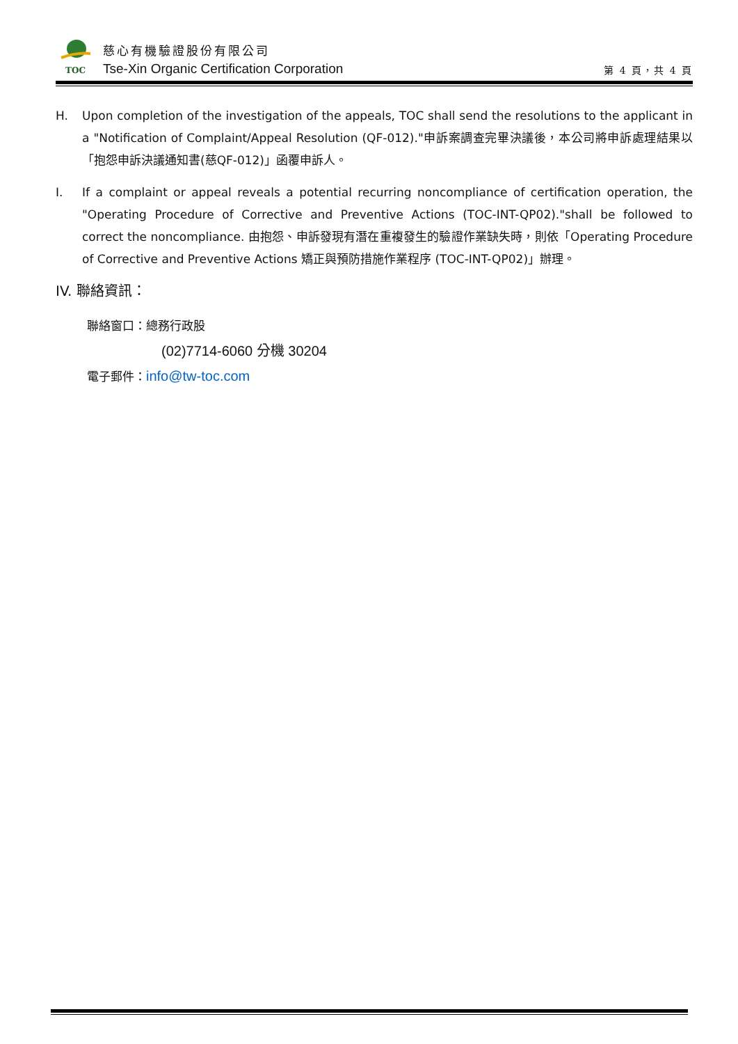TOC
慈心有機驗證股份有限公司
Tse-Xin Organic Certification Corporation
第 4 頁，共 4 頁
H. Upon completion of the investigation of the appeals, TOC shall send the resolutions to the applicant in a "Notification of Complaint/Appeal Resolution (QF-012)."申訴案調查完畢決議後，本公司將申訴處理結果以「抱怨申訴決議通知書(慈QF-012)」函覆申訴人。
I. If a complaint or appeal reveals a potential recurring noncompliance of certification operation, the "Operating Procedure of Corrective and Preventive Actions (TOC-INT-QP02)."shall be followed to correct the noncompliance. 由抱怨、申訴發現有潛在重複發生的驗證作業缺失時，則依「Operating Procedure of Corrective and Preventive Actions 矯正與預防措施作業程序 (TOC-INT-QP02)」辦理。
IV. 聯絡資訊：
聯絡窗口：總務行政股
(02)7714-6060 分機 30204
電子郵件：info@tw-toc.com